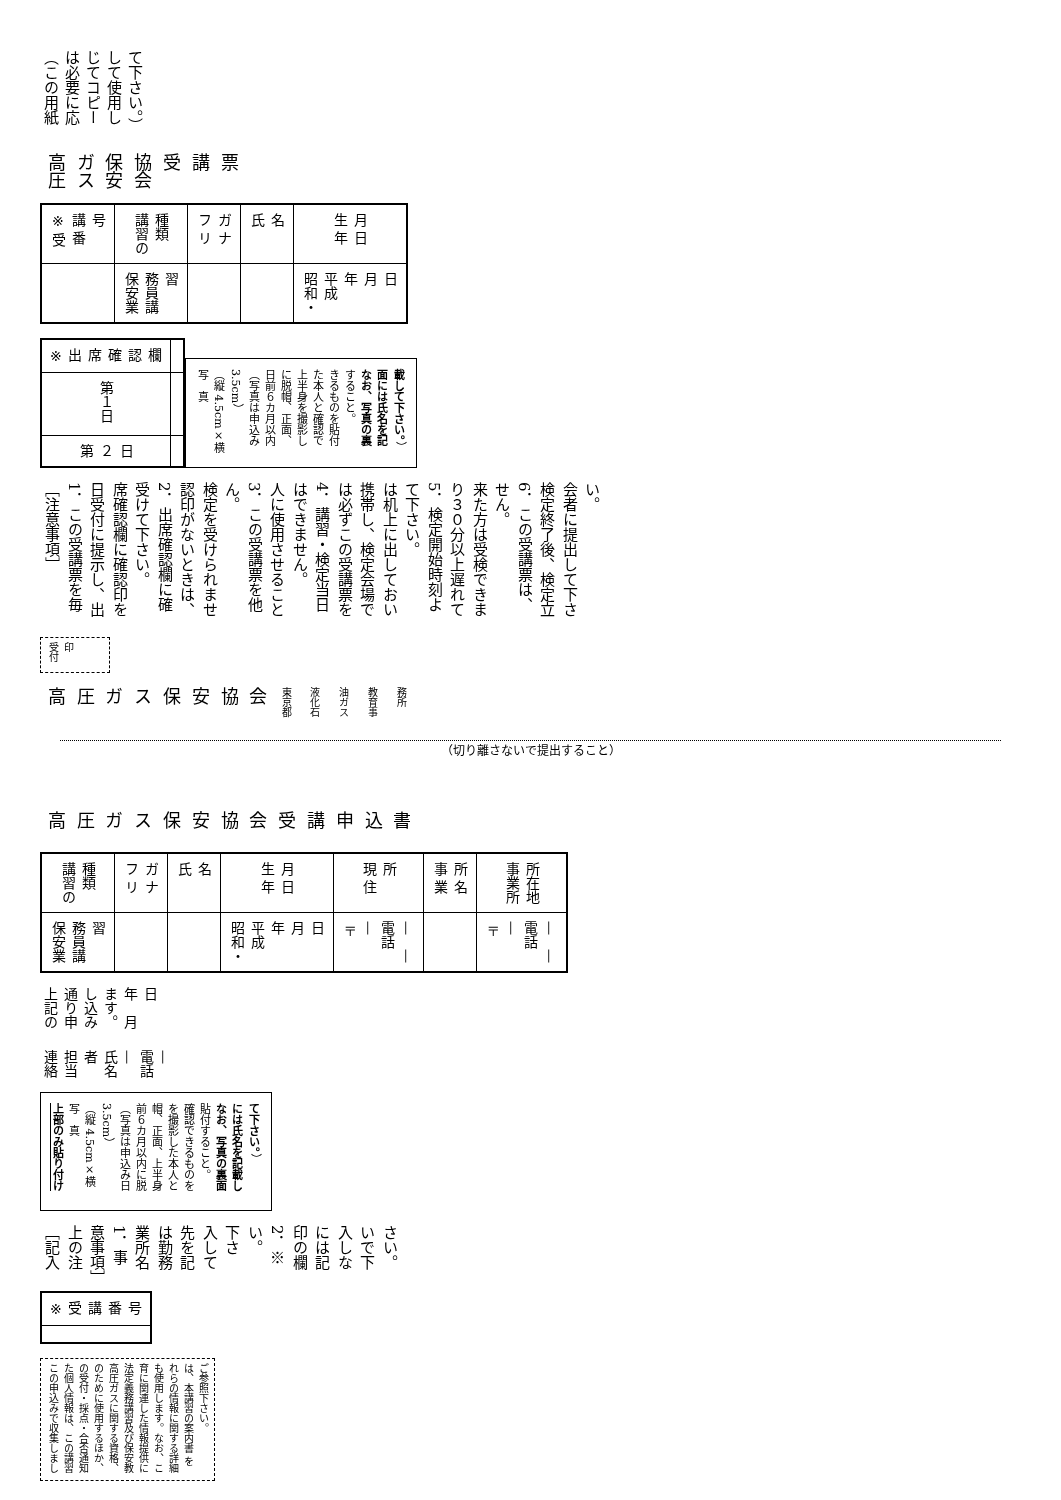（この用紙は必要に応じてコピーして使用して下さい。）
高圧ガス保安協会
受　講　票
| ※ 受 講 番 号 | |
| 講習の種類 | 保安業務員講習 |
| フ リ ガ ナ | |
| 氏 名 | |
| 生 年 月 日 | 昭和・平成 年 月 日 |
| ※ 出席確認欄 | 第１日 | 第２日 |
写　真
（縦 4.5cm×横 3.5cm）
（写真は申込み日前６カ月以内に脱帽、正面、上半身を撮影した本人と確認できるものを貼付すること。
なお、写真の裏面には氏名を記載して下さい。）
［注意事項］
1．この受講票を毎日受付に提示し、出席確認欄に確認印を受けて下さい。
2．出席確認欄に確認印がないときは、検定を受けられません。
3．この受講票を他人に使用させることはできません。
4．講習・検定当日は必ずこの受講票を携帯し、検定会場では机上に出しておいて下さい。
5．検定開始時刻より３０分以上遅れて来た方は受検できません。
6．この受講票は、検定終了後、検定立会者に提出して下さい。
受付印
高圧ガス保安協会
東京都液化石油ガス教育事務所
（切り離さないで提出すること）
高圧ガス保安協会
受 講 申 込 書
| 講習の種類 | 保安業務員講習 |
| フ リ ガ ナ | |
| 氏 名 | |
| 生 年 月 日 | 昭和・平成 年 月 日 |
| 現 住 所 | 〒 — 電話 — — |
| 事 業 所 名 | |
| 事業所所在地 | 〒 — 電話 — — |
上記の通り申し込みます。　　年　月　日
連絡担当者　氏名　—
電話　—
上部のみ貼り付け
写　真
（縦 4.5cm×横 3.5cm）
（写真は申込み日前６カ月以内に脱帽、正面、上半身を撮影した本人と確認できるものを貼付すること。
なお、写真の裏面には氏名を記載して下さい。）
［記入上の注意事項］
1．事業所名は勤務先を記入して下さい。
2．※印の欄には記入しないで下さい。
| ※ 受 講 番 号 | |
この申込みで収集しました個人情報は、この講習の受付・採点・合否通知のために使用するほか、高圧ガスに関する資格、法定義務講習及び保安教育に関連した情報提供にも使用します。なお、これらの情報に関する詳細は、本講習の案内書 をご参照下さい。